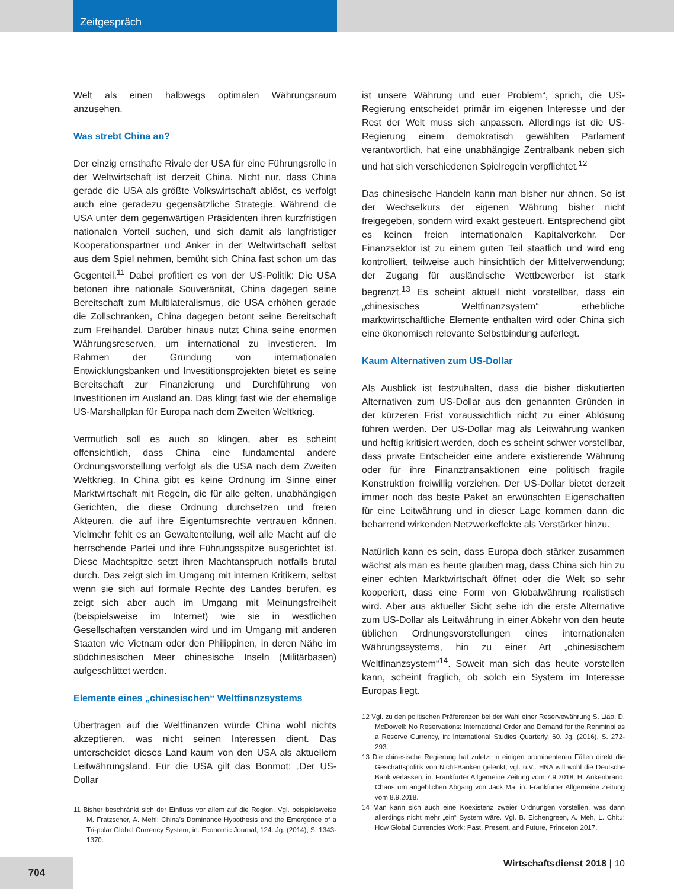Zeitgespräch
Welt als einen halbwegs optimalen Währungsraum anzusehen.
Was strebt China an?
Der einzig ernsthafte Rivale der USA für eine Führungsrolle in der Weltwirtschaft ist derzeit China. Nicht nur, dass China gerade die USA als größte Volkswirtschaft ablöst, es verfolgt auch eine geradezu gegensätzliche Strategie. Während die USA unter dem gegenwärtigen Präsidenten ihren kurzfristigen nationalen Vorteil suchen, und sich damit als langfristiger Kooperationspartner und Anker in der Weltwirtschaft selbst aus dem Spiel nehmen, bemüht sich China fast schon um das Gegenteil.<sup>11</sup> Dabei profitiert es von der US-Politik: Die USA betonen ihre nationale Souveränität, China dagegen seine Bereitschaft zum Multilateralismus, die USA erhöhen gerade die Zollschranken, China dagegen betont seine Bereitschaft zum Freihandel. Darüber hinaus nutzt China seine enormen Währungsreserven, um international zu investieren. Im Rahmen der Gründung von internationalen Entwicklungsbanken und Investitionsprojekten bietet es seine Bereitschaft zur Finanzierung und Durchführung von Investitionen im Ausland an. Das klingt fast wie der ehemalige US-Marshallplan für Europa nach dem Zweiten Weltkrieg.
Vermutlich soll es auch so klingen, aber es scheint offensichtlich, dass China eine fundamental andere Ordnungsvorstellung verfolgt als die USA nach dem Zweiten Weltkrieg. In China gibt es keine Ordnung im Sinne einer Marktwirtschaft mit Regeln, die für alle gelten, unabhängigen Gerichten, die diese Ordnung durchsetzen und freien Akteuren, die auf ihre Eigentumsrechte vertrauen können. Vielmehr fehlt es an Gewaltenteilung, weil alle Macht auf die herrschende Partei und ihre Führungsspitze ausgerichtet ist. Diese Machtspitze setzt ihren Machtanspruch notfalls brutal durch. Das zeigt sich im Umgang mit internen Kritikern, selbst wenn sie sich auf formale Rechte des Landes berufen, es zeigt sich aber auch im Umgang mit Meinungsfreiheit (beispielsweise im Internet) wie sie in westlichen Gesellschaften verstanden wird und im Umgang mit anderen Staaten wie Vietnam oder den Philippinen, in deren Nähe im südchinesischen Meer chinesische Inseln (Militärbasen) aufgeschüttet werden.
Elemente eines „chinesischen“ Weltfinanzsystems
Übertragen auf die Weltfinanzen würde China wohl nichts akzeptieren, was nicht seinen Interessen dient. Das unterscheidet dieses Land kaum von den USA als aktuellem Leitwährungsland. Für die USA gilt das Bonmot: „Der US-Dollar
11 Bisher beschränkt sich der Einfluss vor allem auf die Region. Vgl. beispielsweise M. Fratzscher, A. Mehl: China’s Dominance Hypothesis and the Emergence of a Tri-polar Global Currency System, in: Economic Journal, 124. Jg. (2014), S. 1343-1370.
ist unsere Währung und euer Problem“, sprich, die US-Regierung entscheidet primär im eigenen Interesse und der Rest der Welt muss sich anpassen. Allerdings ist die US-Regierung einem demokratisch gewählten Parlament verantwortlich, hat eine unabhängige Zentralbank neben sich und hat sich verschiedenen Spielregeln verpflichtet.<sup>12</sup>
Das chinesische Handeln kann man bisher nur ahnen. So ist der Wechselkurs der eigenen Währung bisher nicht freigegeben, sondern wird exakt gesteuert. Entsprechend gibt es keinen freien internationalen Kapitalverkehr. Der Finanzsektor ist zu einem guten Teil staatlich und wird eng kontrolliert, teilweise auch hinsichtlich der Mittelverwendung; der Zugang für ausländische Wettbewerber ist stark begrenzt.<sup>13</sup> Es scheint aktuell nicht vorstellbar, dass ein „chinesisches Weltfinanzsystem“ erhebliche marktwirtschaftliche Elemente enthalten wird oder China sich eine ökonomisch relevante Selbstbindung auferlegt.
Kaum Alternativen zum US-Dollar
Als Ausblick ist festzuhalten, dass die bisher diskutierten Alternativen zum US-Dollar aus den genannten Gründen in der kürzeren Frist voraussichtlich nicht zu einer Ablösung führen werden. Der US-Dollar mag als Leitwährung wanken und heftig kritisiert werden, doch es scheint schwer vorstellbar, dass private Entscheider eine andere existierende Währung oder für ihre Finanztransaktionen eine politisch fragile Konstruktion freiwillig vorziehen. Der US-Dollar bietet derzeit immer noch das beste Paket an erwünschten Eigenschaften für eine Leitwährung und in dieser Lage kommen dann die beharrend wirkenden Netzwerkeffekte als Verstärker hinzu.
Natürlich kann es sein, dass Europa doch stärker zusammen wächst als man es heute glauben mag, dass China sich hin zu einer echten Marktwirtschaft öffnet oder die Welt so sehr kooperiert, dass eine Form von Globalwährung realistisch wird. Aber aus aktueller Sicht sehe ich die erste Alternative zum US-Dollar als Leitwährung in einer Abkehr von den heute üblichen Ordnungsvorstellungen eines internationalen Währungssystems, hin zu einer Art „chinesischem Weltfinanzsystem“<sup>14</sup>. Soweit man sich das heute vorstellen kann, scheint fraglich, ob solch ein System im Interesse Europas liegt.
12 Vgl. zu den politischen Präferenzen bei der Wahl einer Reservewährung S. Liao, D. McDowell: No Reservations: International Order and Demand for the Renminbi as a Reserve Currency, in: International Studies Quarterly, 60. Jg. (2016), S. 272-293.
13 Die chinesische Regierung hat zuletzt in einigen prominenteren Fällen direkt die Geschäftspolitik von Nicht-Banken gelenkt, vgl. o.V.: HNA will wohl die Deutsche Bank verlassen, in: Frankfurter Allgemeine Zeitung vom 7.9.2018; H. Ankenbrand: Chaos um angeblichen Abgang von Jack Ma, in: Frankfurter Allgemeine Zeitung vom 8.9.2018.
14 Man kann sich auch eine Koexistenz zweier Ordnungen vorstellen, was dann allerdings nicht mehr „ein“ System wäre. Vgl. B. Eichengreen, A. Meh, L. Chitu: How Global Currencies Work: Past, Present, and Future, Princeton 2017.
Wirtschaftsdienst 2018 | 10 704